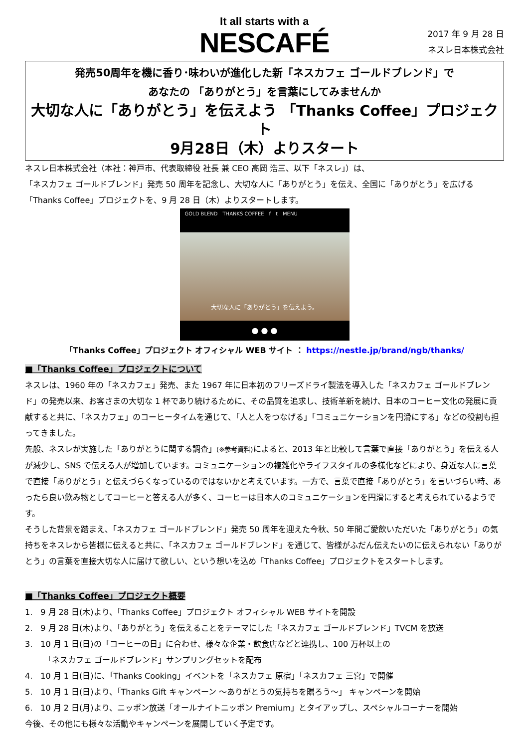It all starts with a
NESCAFÉ
2017 年 9 月 28 日
ネスレ日本株式会社
発売50周年を機に香り･味わいが進化した新「ネスカフェ ゴールドブレンド」で
あなたの 「ありがとう」を言葉にしてみませんか
大切な人に「ありがとう」を伝えよう 「Thanks Coffee」プロジェクト
9月28日（木）よりスタート
ネスレ日本株式会社（本社：神戸市、代表取締役 社長 兼 CEO 高岡 浩三、以下「ネスレ」）は、
「ネスカフェ ゴールドブレンド」発売 50 周年を記念し、大切な人に「ありがとう」を伝え、全国に「ありがとう」を広げる
「Thanks Coffee」プロジェクトを、9 月 28 日（木）よりスタートします。
GOLD BLEND　THANKS COFFEE　f　t　MENU
大切な人に「ありがとう」を伝えよう。
● ● ●
「Thanks Coffee」プロジェクト オフィシャル WEB サイト ： https://nestle.jp/brand/ngb/thanks/
■「Thanks Coffee」プロジェクトについて
ネスレは、1960 年の「ネスカフェ」発売、また 1967 年に日本初のフリーズドライ製法を導入した「ネスカフェ ゴールドブレンド」の発売以来、お客さまの大切な 1 杯であり続けるために、その品質を追求し、技術革新を続け、日本のコーヒー文化の発展に貢献すると共に、「ネスカフェ」のコーヒータイムを通じて、「人と人をつなげる」「コミュニケーションを円滑にする」などの役割も担ってきました。
先般、ネスレが実施した「ありがとうに関する調査」(※参考資料) によると、2013 年と比較して言葉で直接「ありがとう」を伝える人が減少し、SNS で伝える人が増加しています。コミュニケーションの複雑化やライフスタイルの多様化などにより、身近な人に言葉で直接「ありがとう」と伝えづらくなっているのではないかと考えています。一方で、言葉で直接「ありがとう」を言いづらい時、あったら良い飲み物としてコーヒーと答える人が多く、コーヒーは日本人のコミュニケーションを円滑にすると考えられているようです。
そうした背景を踏まえ、「ネスカフェ ゴールドブレンド」発売 50 周年を迎えた今秋、50 年間ご愛飲いただいた「ありがとう」の気持ちをネスレから皆様に伝えると共に、「ネスカフェ ゴールドブレンド」を通じて、皆様がふだん伝えたいのに伝えられない「ありがとう」の言葉を直接大切な人に届けて欲しい、という想いを込め「Thanks Coffee」プロジェクトをスタートします。
■「Thanks Coffee」プロジェクト概要
1.　9 月 28 日(木)より、「Thanks Coffee」プロジェクト オフィシャル WEB サイトを開設
2.　9 月 28 日(木)より、「ありがとう」を伝えることをテーマにした「ネスカフェ ゴールドブレンド」TVCM を放送
3.　10 月 1 日(日)の「コーヒーの日」に合わせ、様々な企業・飲食店などと連携し、100 万杯以上の
「ネスカフェ ゴールドブレンド」サンプリングセットを配布
4.　10 月 1 日(日)に、「Thanks Cooking」イベントを「ネスカフェ 原宿」「ネスカフェ 三宮」で開催
5.　10 月 1 日(日)より、「Thanks Gift キャンペーン ～ありがとうの気持ちを贈ろう～」 キャンペーンを開始
6.　10 月 2 日(月)より、ニッポン放送「オールナイトニッポン Premium」とタイアップし、スペシャルコーナーを開始
今後、その他にも様々な活動やキャンペーンを展開していく予定です。